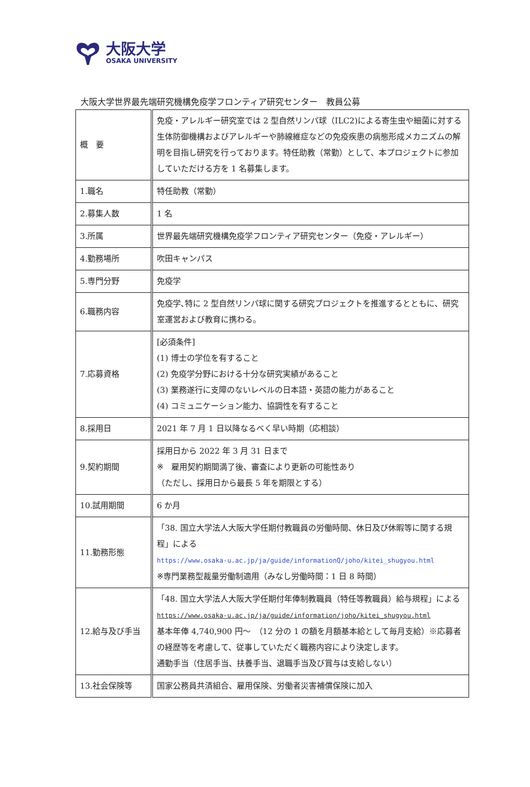大阪大学
OSAKA UNIVERSITY
大阪大学世界最先端研究機構免疫学フロンティア研究センター　教員公募
| 概 要 | 免疫・アレルギー研究室では 2 型自然リンパ球（ILC2)による寄生虫や細菌に対する生体防御機構およびアレルギーや肺線維症などの免疫疾患の病態形成メカニズムの解明を目指し研究を行っております。特任助教（常勤）として、本プロジェクトに参加していただける方を 1 名募集します。 |
| 1.職名 | 特任助教（常勤） |
| 2.募集人数 | 1 名 |
| 3.所属 | 世界最先端研究機構免疫学フロンティア研究センター（免疫・アレルギー） |
| 4.勤務場所 | 吹田キャンパス |
| 5.専門分野 | 免疫学 |
| 6.職務内容 | 免疫学､特に 2 型自然リンパ球に関する研究プロジェクトを推進するとともに、研究室運営および教育に携わる。 |
| 7.応募資格 | [必須条件] (1) 博士の学位を有すること (2) 免疫学分野における十分な研究実績があること (3) 業務遂行に支障のないレベルの日本語・英語の能力があること (4) コミュニケーション能力、協調性を有すること |
| 8.採用日 | 2021 年 7 月 1 日以降なるべく早い時期（応相談） |
| 9.契約期間 | 採用日から 2022 年 3 月 31 日まで ※ 雇用契約期間満了後、審査により更新の可能性あり （ただし、採用日から最長 5 年を期限とする） |
| 10.試用期間 | 6 か月 |
| 11.勤務形態 | 「38. 国立大学法人大阪大学任期付教職員の労働時間、休日及び休暇等に関する規程」による https://www.osaka-u.ac.jp/ja/guide/informationQ/joho/kitei_shugyou.html ※専門業務型裁量労働制適用（みなし労働時間：1 日 8 時間） |
| 12.給与及び手当 | 「48. 国立大学法人大阪大学任期付年俸制教職員（特任等教職員）給与規程」による https://www.osaka-u.ac.jp/ja/guide/information/joho/kitei_shugyou.html 基本年俸 4,740,900 円～ （12 分の 1 の額を月額基本給として毎月支給）※応募者の経歴等を考慮して、従事していただく職務内容により決定します。 通勤手当（住居手当、扶養手当、退職手当及び賞与は支給しない） |
| 13.社会保険等 | 国家公務員共済組合、雇用保険、労働者災害補償保険に加入 |